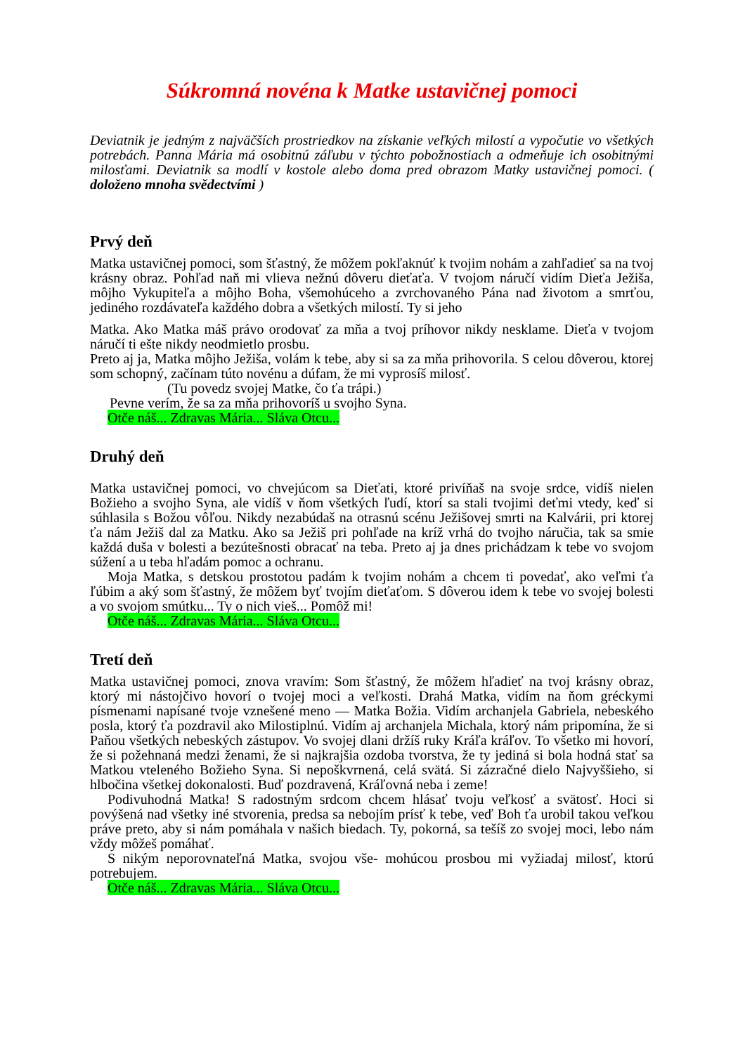Súkromná novéna k Matke ustavičnej pomoci
Deviatnik je jedným z najväčších prostriedkov na získanie veľkých milostí a vypočutie vo všetkých potrebách. Panna Mária má osobitnú záľubu v týchto pobožnostiach a odmeňuje ich osobitnými milosťami. Deviatnik sa modlí v kostole alebo doma pred obrazom Matky ustavičnej pomoci. ( doloženo mnoha svědectvími )
Prvý deň
Matka ustavičnej pomoci, som šťastný, že môžem pokľaknúť k tvojim nohám a zahľadieť sa na tvoj krásny obraz. Pohľad naň mi vlieva nežnú dôveru dieťaťa. V tvojom náručí vidím Dieťa Ježiša, môjho Vykupiteľa a môjho Boha, všemohúceho a zvrchovaného Pána nad životom a smrťou, jediného rozdávateľa každého dobra a všetkých milostí. Ty si jeho
Matka. Ako Matka máš právo orodovať za mňa a tvoj príhovor nikdy nesklame. Dieťa v tvojom náručí ti ešte nikdy neodmietlo prosbu.
Preto aj ja, Matka môjho Ježiša, volám k tebe, aby si sa za mňa prihovorila. S celou dôverou, ktorej som schopný, začínam túto novénu a dúfam, že mi vyprosíš milosť.
(Tu povedz svojej Matke, čo ťa trápi.)
Pevne verím, že sa za mňa prihovoríš u svojho Syna.
Otče náš... Zdravas Mária... Sláva Otcu...
Druhý deň
Matka ustavičnej pomoci, vo chvejúcom sa Dieťati, ktoré privíňaš na svoje srdce, vidíš nielen Božieho a svojho Syna, ale vidíš v ňom všetkých ľudí, ktorí sa stali tvojimi deťmi vtedy, keď si súhlasila s Božou vôľou. Nikdy nezabúdaš na otrasnú scénu Ježišovej smrti na Kalvárii, pri ktorej ťa nám Ježiš dal za Matku. Ako sa Ježiš pri pohľade na kríž vrhá do tvojho náručia, tak sa smie každá duša v bolesti a bezútešnosti obracať na teba. Preto aj ja dnes prichádzam k tebe vo svojom súžení a u teba hľadám pomoc a ochranu.
Moja Matka, s detskou prostotou padám k tvojim nohám a chcem ti povedať, ako veľmi ťa ľúbim a aký som šťastný, že môžem byť tvojím dieťaťom. S dôverou idem k tebe vo svojej bolesti a vo svojom smútku... Ty o nich vieš... Pomôž mi!
Otče náš... Zdravas Mária... Sláva Otcu...
Tretí deň
Matka ustavičnej pomoci, znova vravím: Som šťastný, že môžem hľadieť na tvoj krásny obraz, ktorý mi nástojčivo hovorí o tvojej moci a veľkosti. Drahá Matka, vidím na ňom gréckymi písmenami napísané tvoje vznešené meno — Matka Božia. Vidím archanjela Gabriela, nebeského posla, ktorý ťa pozdravil ako Milostiplnú. Vidím aj archanjela Michala, ktorý nám pripomína, že si Paňou všetkých nebeských zástupov. Vo svojej dlani držíš ruky Kráľa kráľov. To všetko mi hovorí, že si požehnaná medzi ženami, že si najkrajšia ozdoba tvorstva, že ty jediná si bola hodná stať sa Matkou vteleného Božieho Syna. Si nepoškvrnená, celá svätá. Si zázračné dielo Najvyššieho, si hlbočina všetkej dokonalosti. Buď pozdravená, Kráľovná neba i zeme!
Podivuhodná Matka! S radostným srdcom chcem hlásať tvoju veľkosť a svätosť. Hoci si povýšená nad všetky iné stvorenia, predsa sa nebojím prísť k tebe, veď Boh ťa urobil takou veľkou práve preto, aby si nám pomáhala v našich biedach. Ty, pokorná, sa tešíš zo svojej moci, lebo nám vždy môžeš pomáhať.
S nikým neporovnateľná Matka, svojou vše- mohúcou prosbou mi vyžiadaj milosť, ktorú potrebujem.
Otče náš... Zdravas Mária... Sláva Otcu...